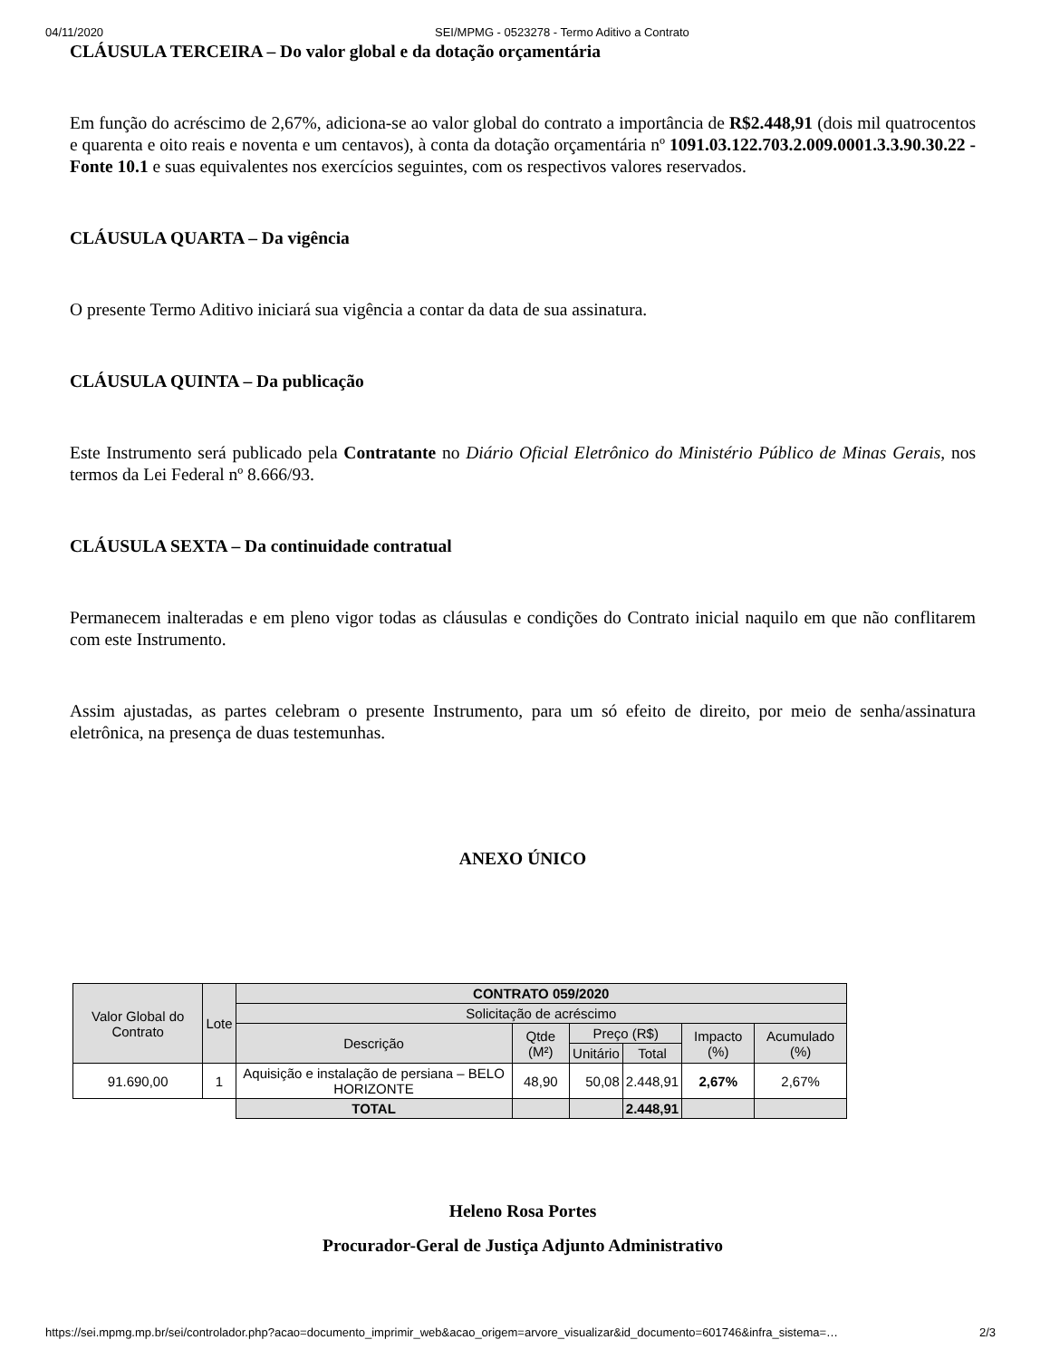04/11/2020 SEI/MPMG - 0523278 - Termo Aditivo a Contrato
CLÁUSULA TERCEIRA – Do valor global e da dotação orçamentária
Em função do acréscimo de 2,67%, adiciona-se ao valor global do contrato a importância de R$2.448,91 (dois mil quatrocentos e quarenta e oito reais e noventa e um centavos), à conta da dotação orçamentária nº 1091.03.122.703.2.009.0001.3.3.90.30.22 - Fonte 10.1 e suas equivalentes nos exercícios seguintes, com os respectivos valores reservados.
CLÁUSULA QUARTA – Da vigência
O presente Termo Aditivo iniciará sua vigência a contar da data de sua assinatura.
CLÁUSULA QUINTA – Da publicação
Este Instrumento será publicado pela Contratante no Diário Oficial Eletrônico do Ministério Público de Minas Gerais, nos termos da Lei Federal nº 8.666/93.
CLÁUSULA SEXTA – Da continuidade contratual
Permanecem inalteradas e em pleno vigor todas as cláusulas e condições do Contrato inicial naquilo em que não conflitarem com este Instrumento.
Assim ajustadas, as partes celebram o presente Instrumento, para um só efeito de direito, por meio de senha/assinatura eletrônica, na presença de duas testemunhas.
ANEXO ÚNICO
| Valor Global do Contrato | Lote | CONTRATO 059/2020 | | | | | |
| --- | --- | --- | --- | --- | --- | --- | --- |
| | | Solicitação de acréscimo | | | | | |
| | | Descrição | Qtde (M²) | Preço (R$) | | Impacto (%) | Acumulado (%) |
| | | | | Unitário | Total | | |
| 91.690,00 | 1 | Aquisição e instalação de persiana – BELO HORIZONTE | 48,90 | 50,08 | 2.448,91 | 2,67% | 2,67% |
| | | TOTAL | | | 2.448,91 | | |
Heleno Rosa Portes
Procurador-Geral de Justiça Adjunto Administrativo
https://sei.mpmg.mp.br/sei/controlador.php?acao=documento_imprimir_web&acao_origem=arvore_visualizar&id_documento=601746&infra_sistema=… 2/3